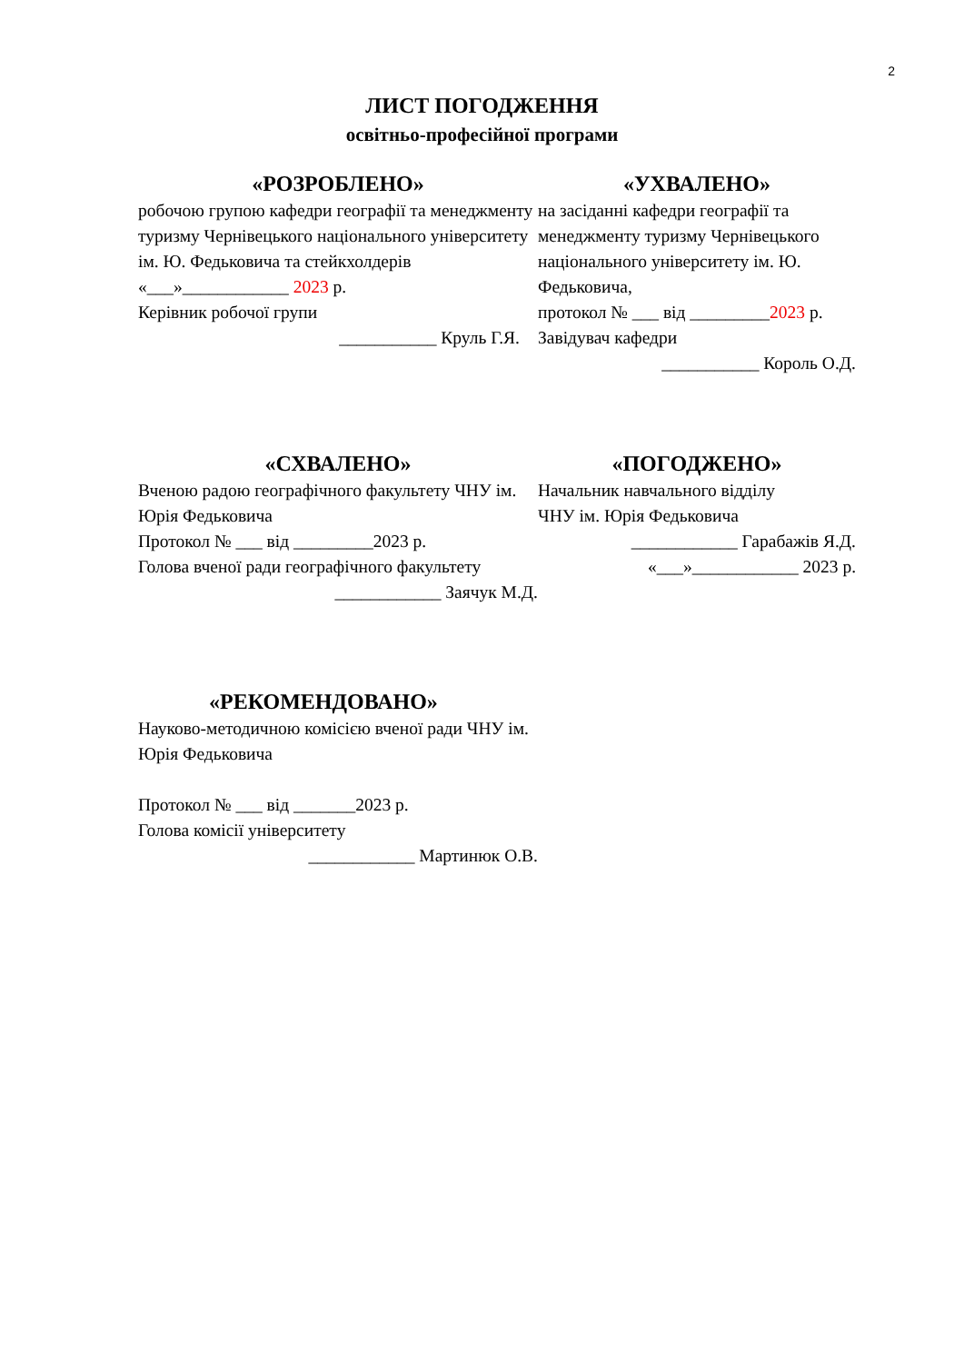2
ЛИСТ ПОГОДЖЕННЯ
освітньо-професійної програми
«РОЗРОБЛЕНО»
робочою групою кафедри географії та менеджменту туризму Чернівецького національного університету ім. Ю. Федьковича та стейкхолдерів
«___»____________ 2023 р.
Керівник робочої групи
___________ Круль Г.Я.
«УХВАЛЕНО»
на засіданні кафедри географії та менеджменту туризму Чернівецького національного університету ім. Ю. Федьковича,
протокол № ___ від _________2023 р.
Завідувач кафедри
___________ Король О.Д.
«СХВАЛЕНО»
Вченою радою географічного факультету ЧНУ ім. Юрія Федьковича
Протокол № ___ від _________2023 р.
Голова вченої ради географічного факультету
____________ Заячук М.Д.
«ПОГОДЖЕНО»
Начальник навчального відділу
ЧНУ ім. Юрія Федьковича
____________ Гарабажів Я.Д.
«___»____________ 2023 р.
«РЕКОМЕНДОВАНО»
Науково-методичною комісією вченої ради ЧНУ ім. Юрія Федьковича
Протокол № ___ від _______2023 р.
Голова комісії університету
____________ Мартинюк О.В.